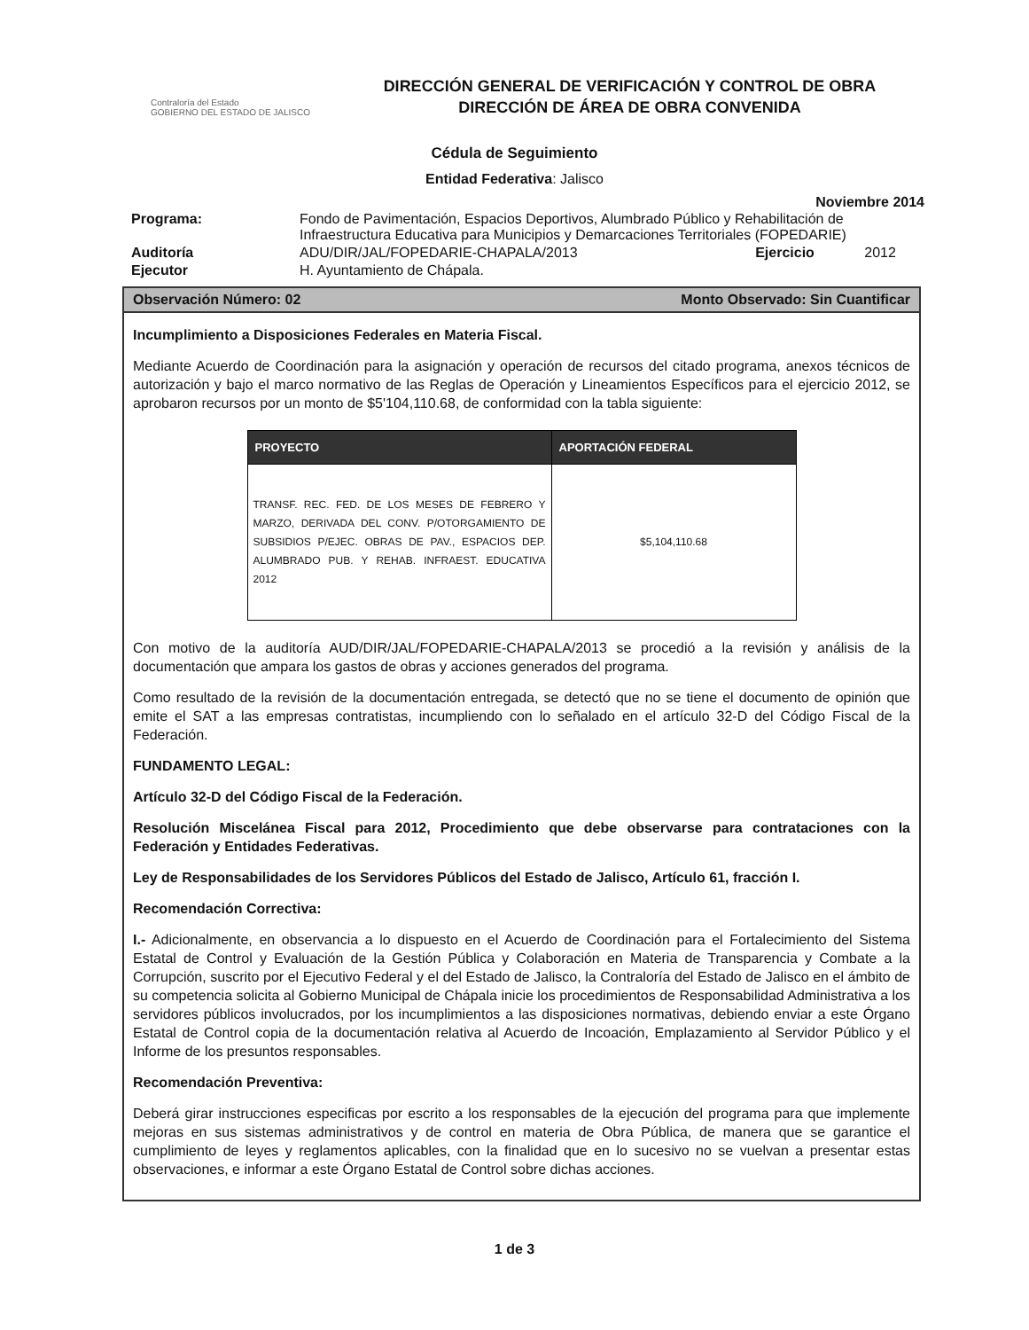Contraloría del Estado
GOBIERNO DEL ESTADO DE JALISCO
DIRECCIÓN GENERAL DE VERIFICACIÓN Y CONTROL DE OBRA
DIRECCIÓN DE ÁREA DE OBRA CONVENIDA
Cédula de Seguimiento
Entidad Federativa: Jalisco
Noviembre 2014
| Programa: | Fondo de Pavimentación, Espacios Deportivos, Alumbrado Público y Rehabilitación de Infraestructura Educativa para Municipios y Demarcaciones Territoriales (FOPEDARIE) | | |
| Auditoría | ADU/DIR/JAL/FOPEDARIE-CHAPALA/2013 | Ejercicio | 2012 |
| Ejecutor | H. Ayuntamiento de Chápala. | | |
Observación Número: 02 Monto Observado: Sin Cuantificar
Incumplimiento a Disposiciones Federales en Materia Fiscal.
Mediante Acuerdo de Coordinación para la asignación y operación de recursos del citado programa, anexos técnicos de autorización y bajo el marco normativo de las Reglas de Operación y Lineamientos Específicos para el ejercicio 2012, se aprobaron recursos por un monto de $5'104,110.68, de conformidad con la tabla siguiente:
| PROYECTO | APORTACIÓN FEDERAL |
| --- | --- |
| TRANSF. REC. FED. DE LOS MESES DE FEBRERO Y MARZO, DERIVADA DEL CONV. P/OTORGAMIENTO DE SUBSIDIOS P/EJEC. OBRAS DE PAV., ESPACIOS DEP. ALUMBRADO PUB. Y REHAB. INFRAEST. EDUCATIVA 2012 | $5,104,110.68 |
Con motivo de la auditoría AUD/DIR/JAL/FOPEDARIE-CHAPALA/2013 se procedió a la revisión y análisis de la documentación que ampara los gastos de obras y acciones generados del programa.
Como resultado de la revisión de la documentación entregada, se detectó que no se tiene el documento de opinión que emite el SAT a las empresas contratistas, incumpliendo con lo señalado en el artículo 32-D del Código Fiscal de la Federación.
FUNDAMENTO LEGAL:
Artículo 32-D del Código Fiscal de la Federación.
Resolución Miscelánea Fiscal para 2012, Procedimiento que debe observarse para contrataciones con la Federación y Entidades Federativas.
Ley de Responsabilidades de los Servidores Públicos del Estado de Jalisco, Artículo 61, fracción I.
Recomendación Correctiva:
I.- Adicionalmente, en observancia a lo dispuesto en el Acuerdo de Coordinación para el Fortalecimiento del Sistema Estatal de Control y Evaluación de la Gestión Pública y Colaboración en Materia de Transparencia y Combate a la Corrupción, suscrito por el Ejecutivo Federal y el del Estado de Jalisco, la Contraloría del Estado de Jalisco en el ámbito de su competencia solicita al Gobierno Municipal de Chápala inicie los procedimientos de Responsabilidad Administrativa a los servidores públicos involucrados, por los incumplimientos a las disposiciones normativas, debiendo enviar a este Órgano Estatal de Control copia de la documentación relativa al Acuerdo de Incoación, Emplazamiento al Servidor Público y el Informe de los presuntos responsables.
Recomendación Preventiva:
Deberá girar instrucciones especificas por escrito a los responsables de la ejecución del programa para que implemente mejoras en sus sistemas administrativos y de control en materia de Obra Pública, de manera que se garantice el cumplimiento de leyes y reglamentos aplicables, con la finalidad que en lo sucesivo no se vuelvan a presentar estas observaciones, e informar a este Órgano Estatal de Control sobre dichas acciones.
1 de 3